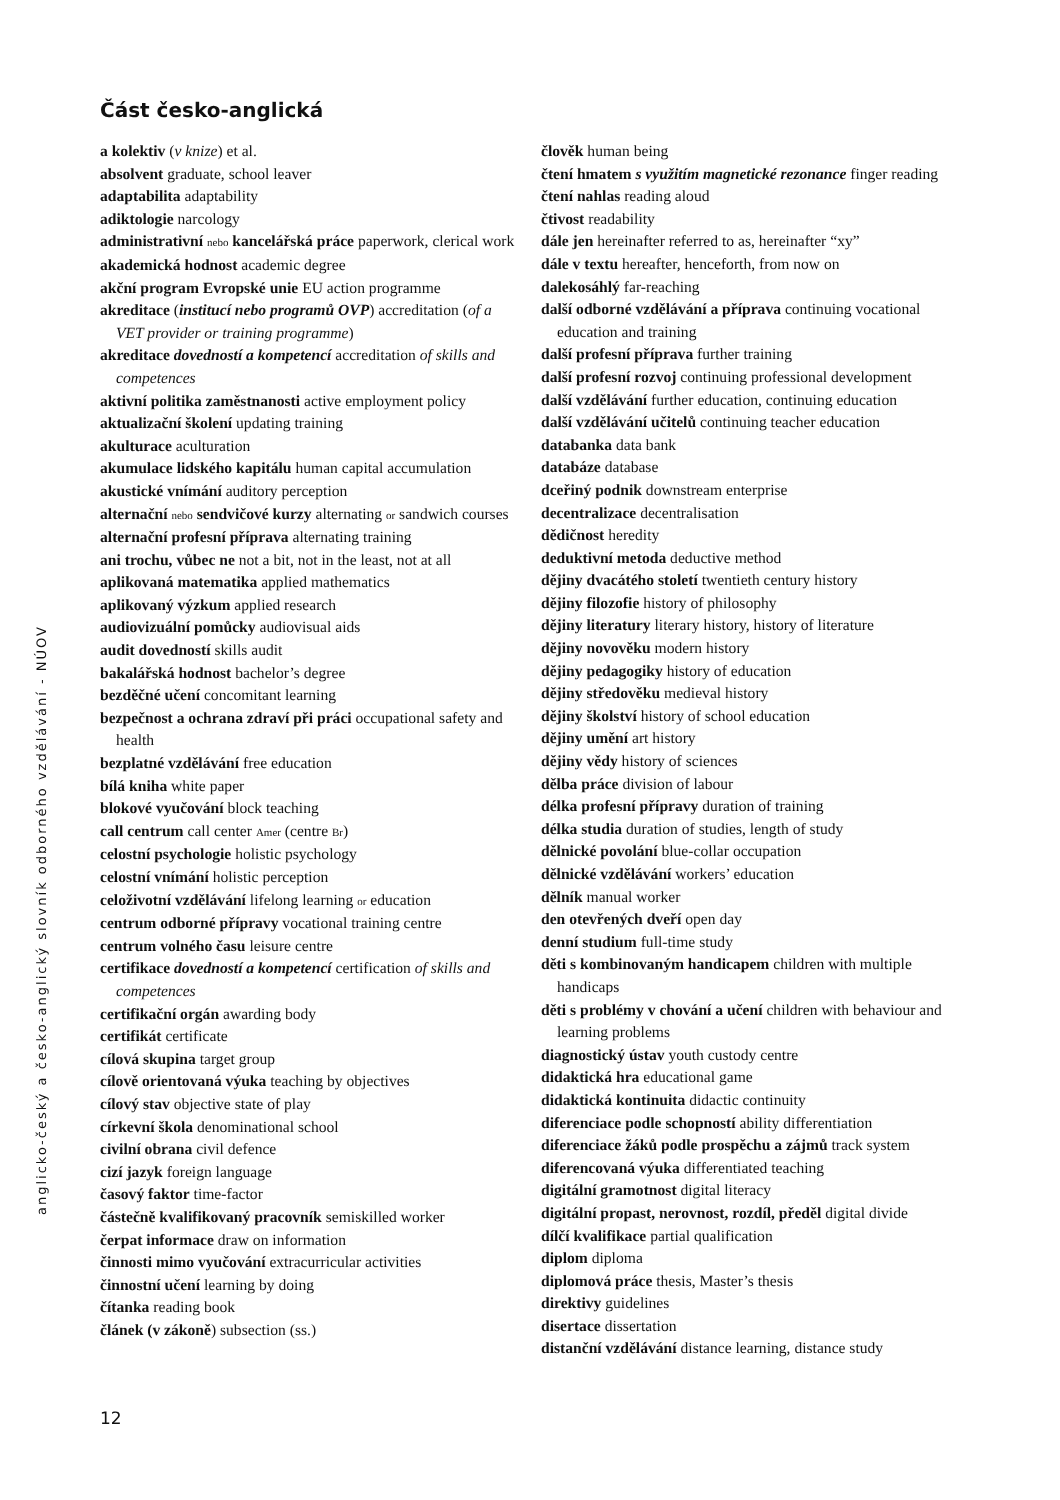Část česko-anglická
a kolektiv (v knize) et al.
absolvent graduate, school leaver
adaptabilita adaptability
adiktologie narcology
administrativní nebo kancelářská práce paperwork, clerical work
akademická hodnost academic degree
akční program Evropské unie EU action programme
akreditace (institucí nebo programů OVP) accreditation (of a VET provider or training programme)
akreditace dovedností a kompetencí accreditation of skills and competences
aktivní politika zaměstnanosti active employment policy
aktualizační školení updating training
akulturace aculturation
akumulace lidského kapitálu human capital accumulation
akustické vnímání auditory perception
alternační nebo sendvičové kurzy alternating or sandwich courses
alternační profesní příprava alternating training
ani trochu, vůbec ne not a bit, not in the least, not at all
aplikovaná matematika applied mathematics
aplikovaný výzkum applied research
audiovizuální pomůcky audiovisual aids
audit dovedností skills audit
bakalářská hodnost bachelor’s degree
bezděčné učení concomitant learning
bezpečnost a ochrana zdraví při práci occupational safety and health
bezplatné vzdělávání free education
bílá kniha white paper
blokové vyučování block teaching
call centrum call center Amer (centre Br)
celostní psychologie holistic psychology
celostní vnímání holistic perception
celoživotní vzdělávání lifelong learning or education
centrum odborné přípravy vocational training centre
centrum volného času leisure centre
certifikace dovedností a kompetencí certification of skills and competences
certifikační orgán awarding body
certifikát certificate
cílová skupina target group
cílově orientovaná výuka teaching by objectives
cílový stav objective state of play
církevní škola denominational school
civilní obrana civil defence
cizí jazyk foreign language
časový faktor time-factor
částečně kvalifikovaný pracovník semiskilled worker
čerpat informace draw on information
činnosti mimo vyučování extracurricular activities
činnostní učení learning by doing
čítanka reading book
článek (v zákoně) subsection (ss.)
člověk human being
čtení hmatem s využitím magnetické rezonance finger reading
čtení nahlas reading aloud
čtivost readability
dále jen hereinafter referred to as, hereinafter “xy”
dále v textu hereafter, henceforth, from now on
dalekosáhlý far-reaching
další odborné vzdělávání a příprava continuing vocational education and training
další profesní příprava further training
další profesní rozvoj continuing professional development
další vzdělávání further education, continuing education
další vzdělávání učitelů continuing teacher education
databanka data bank
databáze database
dceřiný podnik downstream enterprise
decentralizace decentralisation
dědičnost heredity
deduktivní metoda deductive method
dějiny dvacátého století twentieth century history
dějiny filozofie history of philosophy
dějiny literatury literary history, history of literature
dějiny novověku modern history
dějiny pedagogiky history of education
dějiny středověku medieval history
dějiny školství history of school education
dějiny umění art history
dějiny vědy history of sciences
dělba práce division of labour
délka profesní přípravy duration of training
délka studia duration of studies, length of study
dělnické povolání blue-collar occupation
dělnické vzdělávání workers’ education
dělník manual worker
den otevřených dveří open day
denní studium full-time study
děti s kombinovaným handicapem children with multiple handicaps
děti s problémy v chování a učení children with behaviour and learning problems
diagnostický ústav youth custody centre
didaktická hra educational game
didaktická kontinuita didactic continuity
diferenciace podle schopností ability differentiation
diferenciace žáků podle prospěchu a zájmů track system
diferencovaná výuka differentiated teaching
digitální gramotnost digital literacy
digitální propast, nerovnost, rozdíl, předěl digital divide
dílčí kvalifikace partial qualification
diplom diploma
diplomová práce thesis, Master’s thesis
direktivy guidelines
disertace dissertation
distanční vzdělávání distance learning, distance study
anglicko-český a česko-anglický slovník odborného vzdělávání - NÚOV
12